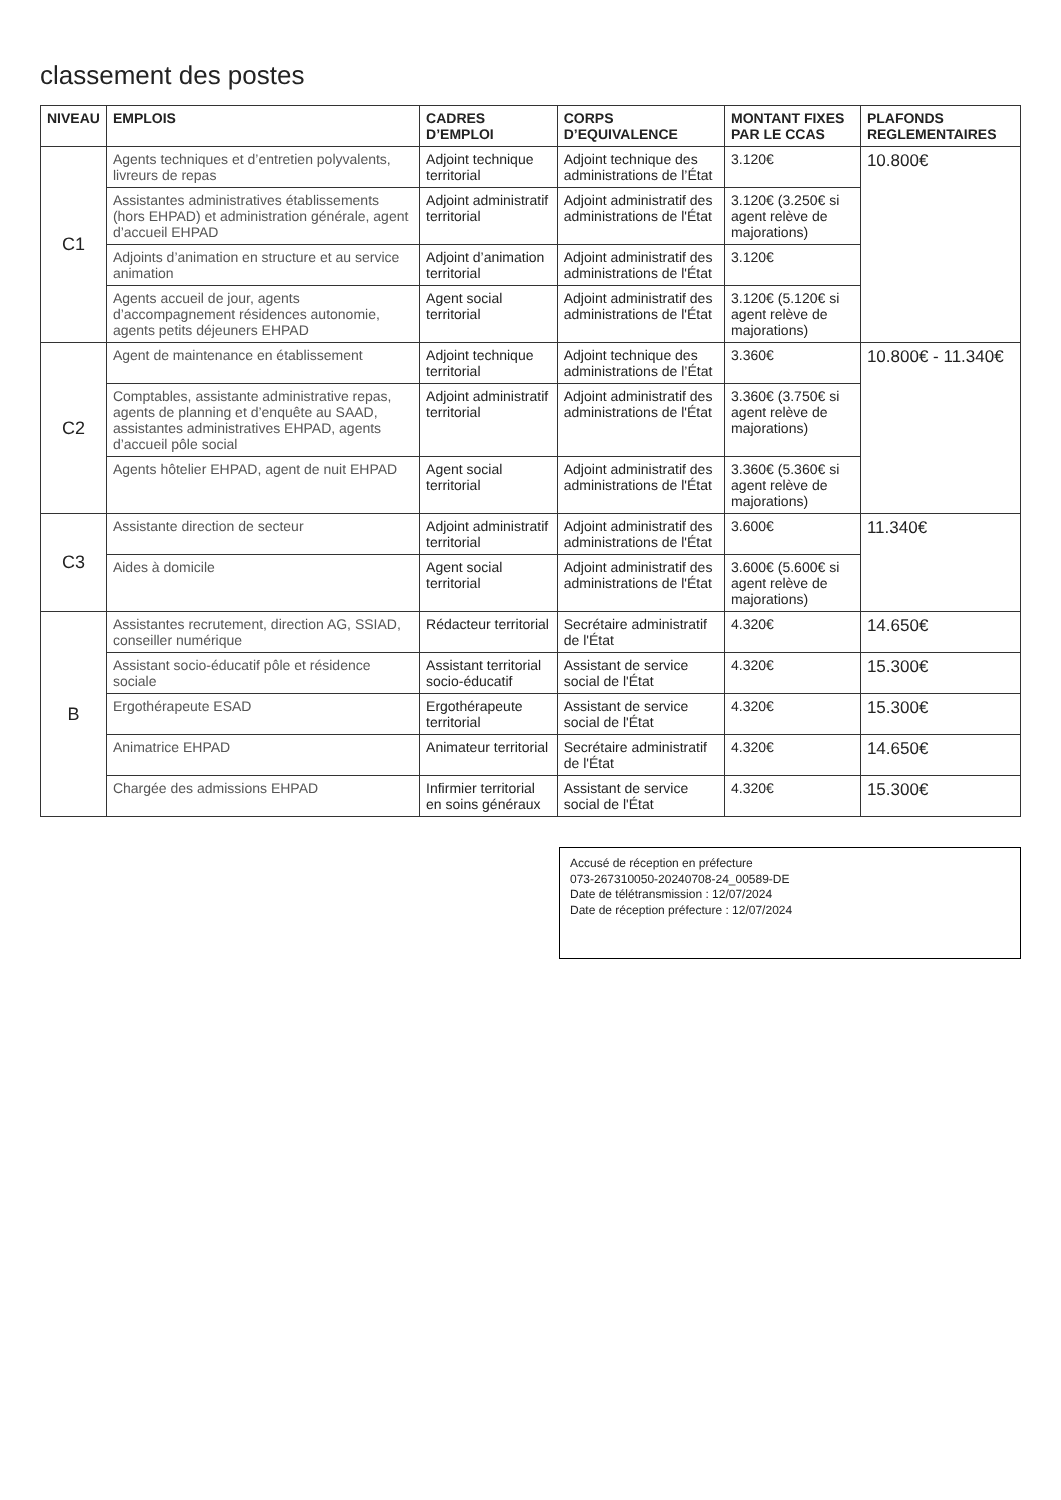classement des postes
| NIVEAU | EMPLOIS | CADRES D’EMPLOI | CORPS D’EQUIVALENCE | MONTANT FIXES PAR LE CCAS | PLAFONDS REGLEMENTAIRES |
| --- | --- | --- | --- | --- | --- |
| C1 | Agents techniques et d’entretien polyvalents, livreurs de repas | Adjoint technique territorial | Adjoint technique des administrations de l’État | 3.120€ | 10.800€ |
| | Assistantes administratives établissements (hors EHPAD) et administration générale, agent d’accueil EHPAD | Adjoint administratif territorial | Adjoint administratif des administrations de l'État | 3.120€ (3.250€ si agent relève de majorations) | |
| | Adjoints d’animation en structure et au service animation | Adjoint d’animation territorial | Adjoint administratif des administrations de l'État | 3.120€ | |
| | Agents accueil de jour, agents d’accompagnement résidences autonomie, agents petits déjeuners EHPAD | Agent social territorial | Adjoint administratif des administrations de l'État | 3.120€ (5.120€ si agent relève de majorations) | |
| C2 | Agent de maintenance en établissement | Adjoint technique territorial | Adjoint technique des administrations de l’État | 3.360€ | 10.800€ - 11.340€ |
| | Comptables, assistante administrative repas, agents de planning et d’enquête au SAAD, assistantes administratives EHPAD, agents d’accueil pôle social | Adjoint administratif territorial | Adjoint administratif des administrations de l'État | 3.360€ (3.750€ si agent relève de majorations) | |
| | Agents hôtelier EHPAD, agent de nuit EHPAD | Agent social territorial | Adjoint administratif des administrations de l'État | 3.360€ (5.360€ si agent relève de majorations) | |
| C3 | Assistante direction de secteur | Adjoint administratif territorial | Adjoint administratif des administrations de l'État | 3.600€ | 11.340€ |
| | Aides à domicile | Agent social territorial | Adjoint administratif des administrations de l'État | 3.600€ (5.600€ si agent relève de majorations) | |
| B | Assistantes recrutement, direction AG, SSIAD, conseiller numérique | Rédacteur territorial | Secrétaire administratif de l'État | 4.320€ | 14.650€ |
| | Assistant socio-éducatif pôle et résidence sociale | Assistant territorial socio-éducatif | Assistant de service social de l'État | 4.320€ | 15.300€ |
| | Ergothérapeute ESAD | Ergothérapeute territorial | Assistant de service social de l'État | 4.320€ | 15.300€ |
| | Animatrice EHPAD | Animateur territorial | Secrétaire administratif de l'État | 4.320€ | 14.650€ |
| | Chargée des admissions EHPAD | Infirmier territorial en soins généraux | Assistant de service social de l'État | 4.320€ | 15.300€ |
Accusé de réception en préfecture
073-267310050-20240708-24_00589-DE
Date de télétransmission : 12/07/2024
Date de réception préfecture : 12/07/2024